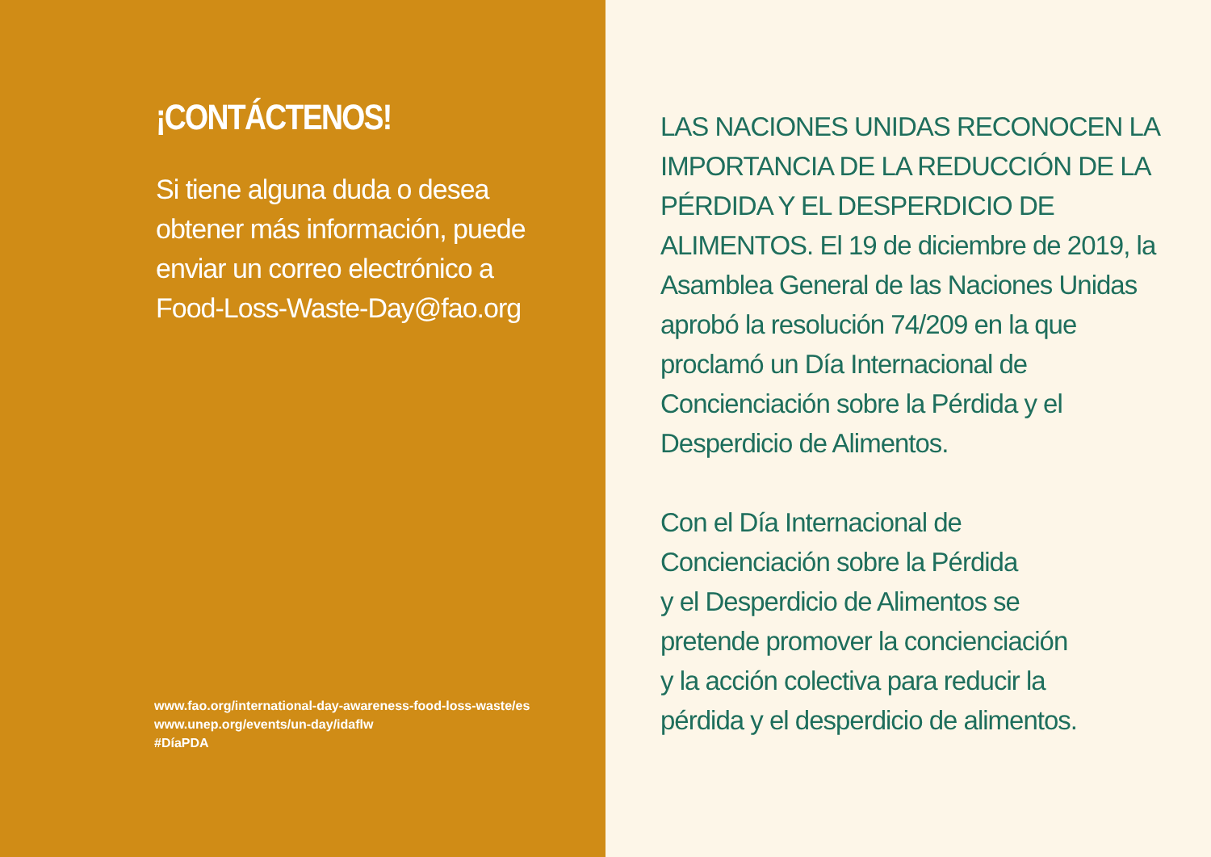¡CONTÁCTENOS!
Si tiene alguna duda o desea obtener más información, puede enviar un correo electrónico a Food-Loss-Waste-Day@fao.org
www.fao.org/international-day-awareness-food-loss-waste/es
www.unep.org/events/un-day/idaflw
#DíaPDA
LAS NACIONES UNIDAS RECONOCEN LA IMPORTANCIA DE LA REDUCCIÓN DE LA PÉRDIDA Y EL DESPERDICIO DE ALIMENTOS. El 19 de diciembre de 2019, la Asamblea General de las Naciones Unidas aprobó la resolución 74/209 en la que proclamó un Día Internacional de Concienciación sobre la Pérdida y el Desperdicio de Alimentos.
Con el Día Internacional de
Concienciación sobre la Pérdida
y el Desperdicio de Alimentos se
pretende promover la concienciación
y la acción colectiva para reducir la
pérdida y el desperdicio de alimentos.